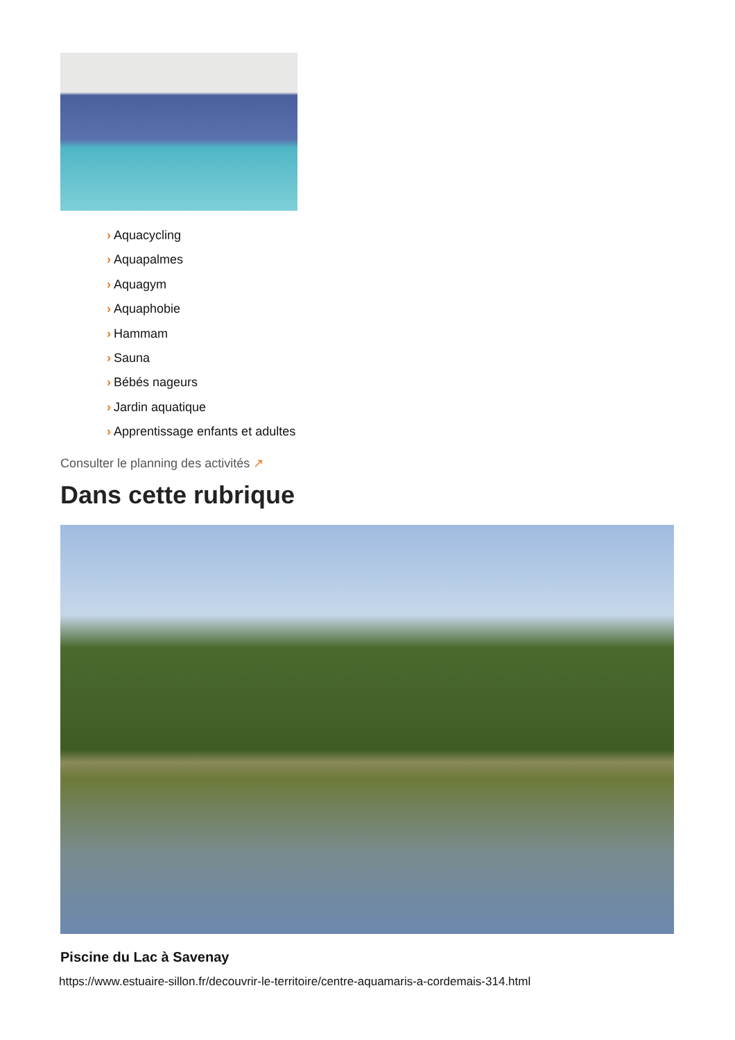› Aquacycling
› Aquapalmes
› Aquagym
› Aquaphobie
› Hammam
› Sauna
› Bébés nageurs
› Jardin aquatique
› Apprentissage enfants et adultes
Consulter le planning des activités ↗
Dans cette rubrique
Piscine du Lac à Savenay
https://www.estuaire-sillon.fr/decouvrir-le-territoire/centre-aquamaris-a-cordemais-314.html